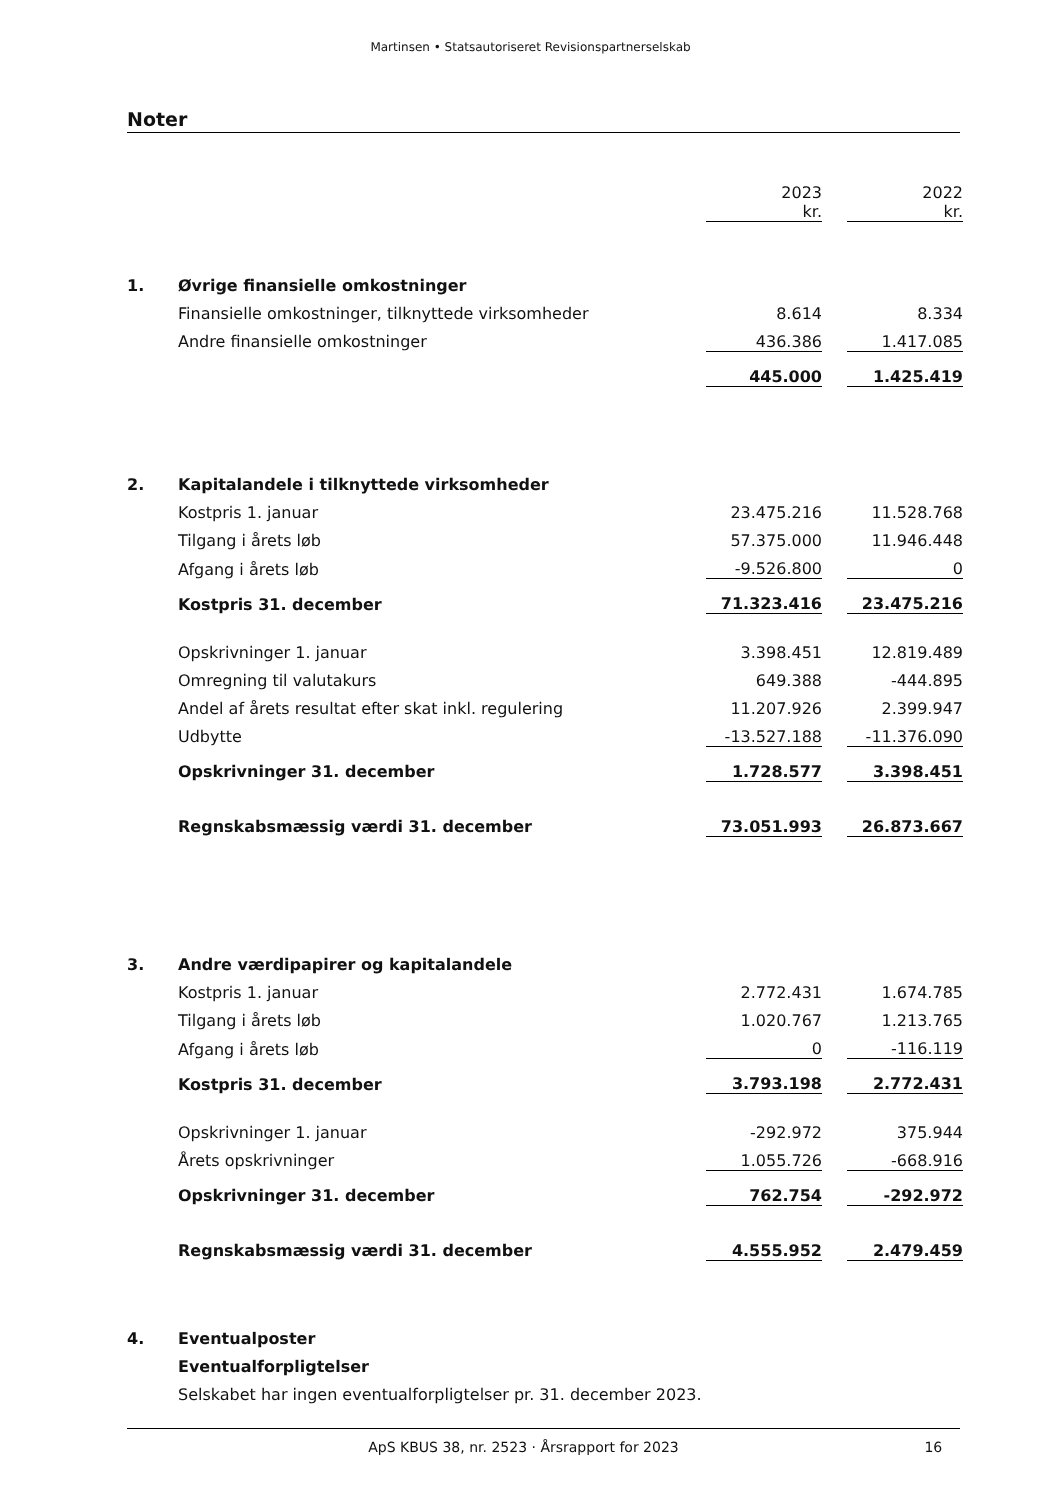Martinsen • Statsautoriseret Revisionspartnerselskab
Noter
| | | 2023 kr. | | 2022 kr. |
| 1. | Øvrige finansielle omkostninger | | | |
| | Finansielle omkostninger, tilknyttede virksomheder | 8.614 | | 8.334 |
| | Andre finansielle omkostninger | 436.386 | | 1.417.085 |
| | | 445.000 | | 1.425.419 |
| 2. | Kapitalandele i tilknyttede virksomheder | | | |
| | Kostpris 1. januar | 23.475.216 | | 11.528.768 |
| | Tilgang i årets løb | 57.375.000 | | 11.946.448 |
| | Afgang i årets løb | -9.526.800 | | 0 |
| | Kostpris 31. december | 71.323.416 | | 23.475.216 |
| | Opskrivninger 1. januar | 3.398.451 | | 12.819.489 |
| | Omregning til valutakurs | 649.388 | | -444.895 |
| | Andel af årets resultat efter skat inkl. regulering | 11.207.926 | | 2.399.947 |
| | Udbytte | -13.527.188 | | -11.376.090 |
| | Opskrivninger 31. december | 1.728.577 | | 3.398.451 |
| | Regnskabsmæssig værdi 31. december | 73.051.993 | | 26.873.667 |
| 3. | Andre værdipapirer og kapitalandele | | | |
| | Kostpris 1. januar | 2.772.431 | | 1.674.785 |
| | Tilgang i årets løb | 1.020.767 | | 1.213.765 |
| | Afgang i årets løb | 0 | | -116.119 |
| | Kostpris 31. december | 3.793.198 | | 2.772.431 |
| | Opskrivninger 1. januar | -292.972 | | 375.944 |
| | Årets opskrivninger | 1.055.726 | | -668.916 |
| | Opskrivninger 31. december | 762.754 | | -292.972 |
| | Regnskabsmæssig værdi 31. december | 4.555.952 | | 2.479.459 |
| 4. | Eventualposter | | | |
| | Eventualforpligtelser | | | |
| | Selskabet har ingen eventualforpligtelser pr. 31. december 2023. | | | |
ApS KBUS 38, nr. 2523 · Årsrapport for 2023 16